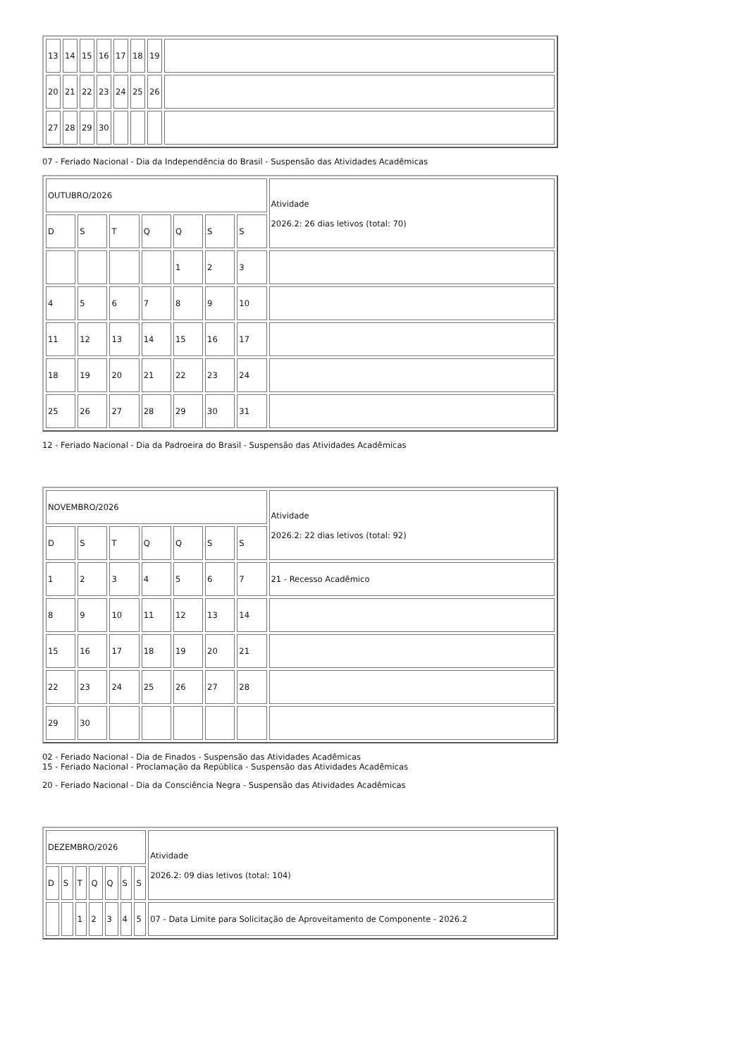| 13 | 14 | 15 | 16 | 17 | 18 | 19 | |
| 20 | 21 | 22 | 23 | 24 | 25 | 26 | |
| 27 | 28 | 29 | 30 | | | | |
07 - Feriado Nacional - Dia da Independência do Brasil - Suspensão das Atividades Acadêmicas
| OUTUBRO/2026 | | | | | | | Atividade 2026.2: 26 dias letivos (total: 70) |
| D | S | T | Q | Q | S | S | |
| | | | | 1 | 2 | 3 | |
| 4 | 5 | 6 | 7 | 8 | 9 | 10 | |
| 11 | 12 | 13 | 14 | 15 | 16 | 17 | |
| 18 | 19 | 20 | 21 | 22 | 23 | 24 | |
| 25 | 26 | 27 | 28 | 29 | 30 | 31 | |
12 - Feriado Nacional - Dia da Padroeira do Brasil - Suspensão das Atividades Acadêmicas
| NOVEMBRO/2026 | | | | | | | Atividade 2026.2: 22 dias letivos (total: 92) |
| D | S | T | Q | Q | S | S | |
| 1 | 2 | 3 | 4 | 5 | 6 | 7 | 21 - Recesso Acadêmico |
| 8 | 9 | 10 | 11 | 12 | 13 | 14 | |
| 15 | 16 | 17 | 18 | 19 | 20 | 21 | |
| 22 | 23 | 24 | 25 | 26 | 27 | 28 | |
| 29 | 30 | | | | | | |
02 - Feriado Nacional - Dia de Finados - Suspensão das Atividades Acadêmicas
15 - Feriado Nacional - Proclamação da República - Suspensão das Atividades Acadêmicas
20 - Feriado Nacional - Dia da Consciência Negra - Suspensão das Atividades Acadêmicas
| DEZEMBRO/2026 | | | | | | | Atividade 2026.2: 09 dias letivos (total: 104) |
| D | S | T | Q | Q | S | S | |
| | | 1 | 2 | 3 | 4 | 5 | 07 - Data Limite para Solicitação de Aproveitamento de Componente - 2026.2 |